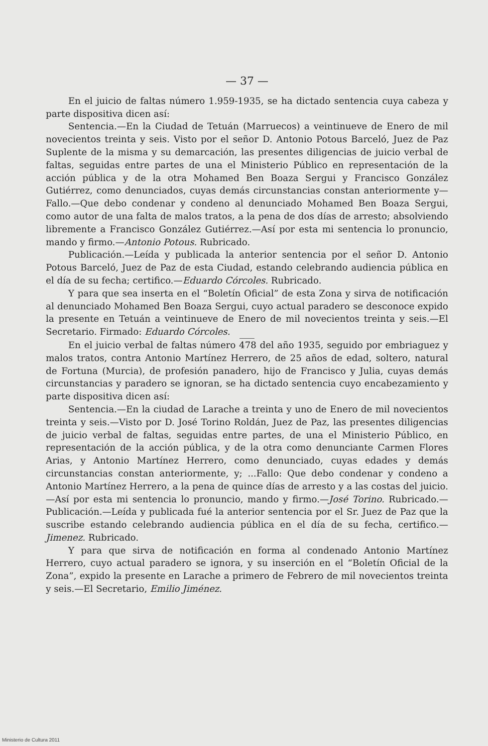— 37 —
En el juicio de faltas número 1.959-1935, se ha dictado sentencia cuya cabeza y parte dispositiva dicen así:
Sentencia.—En la Ciudad de Tetuán (Marruecos) a veintinueve de Enero de mil novecientos treinta y seis. Visto por el señor D. Antonio Potous Barceló, Juez de Paz Suplente de la misma y su demarcación, las presentes diligencias de juicio verbal de faltas, seguidas entre partes de una el Ministerio Público en representación de la acción pública y de la otra Mohamed Ben Boaza Sergui y Francisco González Gutiérrez, como denunciados, cuyas demás circunstancias constan anteriormente y—Fallo.—Que debo condenar y condeno al denunciado Mohamed Ben Boaza Sergui, como autor de una falta de malos tratos, a la pena de dos días de arresto; absolviendo libremente a Francisco González Gutiérrez.—Así por esta mi sentencia lo pronuncio, mando y firmo.—Antonio Potous. Rubricado.
Publicación.—Leída y publicada la anterior sentencia por el señor D. Antonio Potous Barceló, Juez de Paz de esta Ciudad, estando celebrando audiencia pública en el día de su fecha; certifico.—Eduardo Córcoles. Rubricado.
Y para que sea inserta en el “Boletín Oficial” de esta Zona y sirva de notificación al denunciado Mohamed Ben Boaza Sergui, cuyo actual paradero se desconoce expido la presente en Tetuán a veintinueve de Enero de mil novecientos treinta y seis.—El Secretario. Firmado: Eduardo Córcoles.
En el juicio verbal de faltas número 478 del año 1935, seguido por embriaguez y malos tratos, contra Antonio Martínez Herrero, de 25 años de edad, soltero, natural de Fortuna (Murcia), de profesión panadero, hijo de Francisco y Julia, cuyas demás circunstancias y paradero se ignoran, se ha dictado sentencia cuyo encabezamiento y parte dispositiva dicen así:
Sentencia.—En la ciudad de Larache a treinta y uno de Enero de mil novecientos treinta y seis.—Visto por D. José Torino Roldán, Juez de Paz, las presentes diligencias de juicio verbal de faltas, seguidas entre partes, de una el Ministerio Público, en representación de la acción pública, y de la otra como denunciante Carmen Flores Arias, y Antonio Martínez Herrero, como denunciado, cuyas edades y demás circunstancias constan anteriormente, y; ...Fallo: Que debo condenar y condeno a Antonio Martínez Herrero, a la pena de quince días de arresto y a las costas del juicio.—Así por esta mi sentencia lo pronuncio, mando y firmo.—José Torino. Rubricado.—Publicación.—Leída y publicada fué la anterior sentencia por el Sr. Juez de Paz que la suscribe estando celebrando audiencia pública en el día de su fecha, certifico.—Jimenez. Rubricado.
Y para que sirva de notificación en forma al condenado Antonio Martínez Herrero, cuyo actual paradero se ignora, y su inserción en el “Boletín Oficial de la Zona”, expido la presente en Larache a primero de Febrero de mil novecientos treinta y seis.—El Secretario, Emilio Jiménez.
Ministerio de Cultura 2011